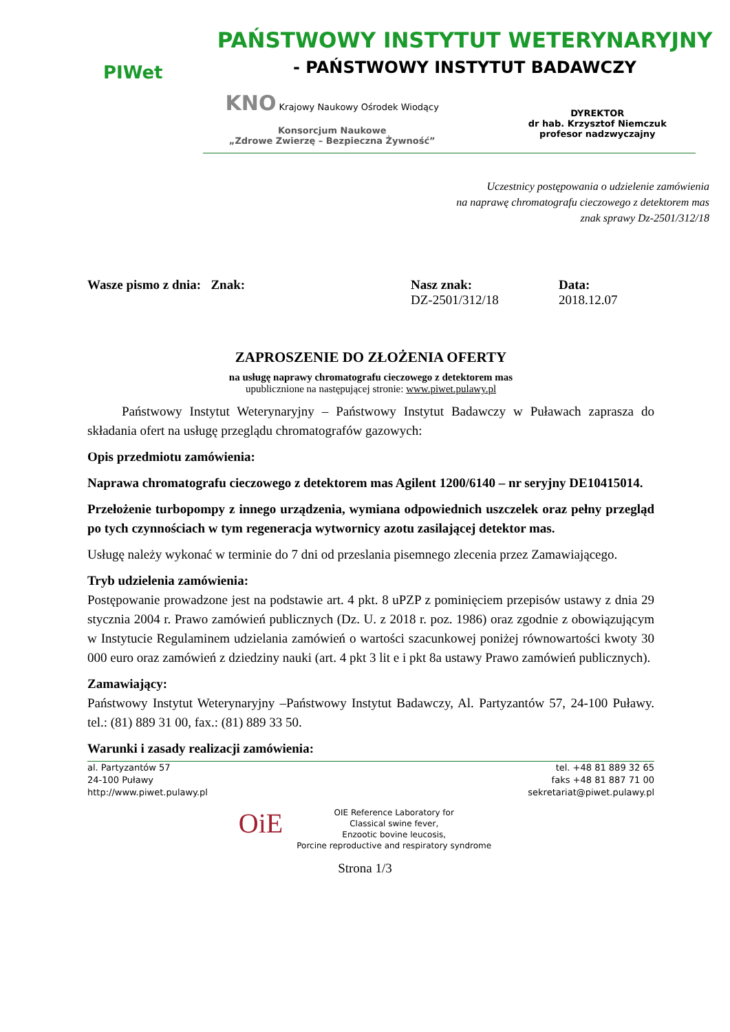PIWet
PAŃSTWOWY INSTYTUT WETERYNARYJNY
- PAŃSTWOWY INSTYTUT BADAWCZY
KNO Krajowy Naukowy Ośrodek Wiodący
Konsorcjum Naukowe
„Zdrowe Zwierzę – Bezpieczna Żywność”
DYREKTOR
dr hab. Krzysztof Niemczuk
profesor nadzwyczajny
Uczestnicy postępowania o udzielenie zamówienia
na naprawę chromatografu cieczowego z detektorem mas
znak sprawy Dz-2501/312/18
Wasze pismo z dnia: Znak: Nasz znak:
DZ-2501/312/18
Data:
2018.12.07
ZAPROSZENIE DO ZŁOŻENIA OFERTY
na usługę naprawy chromatografu cieczowego z detektorem mas
upublicznione na następującej stronie: www.piwet.pulawy.pl
Państwowy Instytut Weterynaryjny – Państwowy Instytut Badawczy w Puławach zaprasza do składania ofert na usługę przeglądu chromatografów gazowych:
Opis przedmiotu zamówienia:
Naprawa chromatografu cieczowego z detektorem mas Agilent 1200/6140 – nr seryjny DE10415014.
Przełożenie turbopompy z innego urządzenia, wymiana odpowiednich uszczelek oraz pełny przegląd po tych czynnościach w tym regeneracja wytwornicy azotu zasilającej detektor mas.
Usługę należy wykonać w terminie do 7 dni od przeslania pisemnego zlecenia przez Zamawiającego.
Tryb udzielenia zamówienia:
Postępowanie prowadzone jest na podstawie art. 4 pkt. 8 uPZP z pominięciem przepisów ustawy z dnia 29 stycznia 2004 r. Prawo zamówień publicznych (Dz. U. z 2018 r. poz. 1986) oraz zgodnie z obowiązującym w Instytucie Regulaminem udzielania zamówień o wartości szacunkowej poniżej równowartości kwoty 30 000 euro oraz zamówień z dziedziny nauki (art. 4 pkt 3 lit e i pkt 8a ustawy Prawo zamówień publicznych).
Zamawiający:
Państwowy Instytut Weterynaryjny –Państwowy Instytut Badawczy, Al. Partyzantów 57, 24-100 Puławy. tel.: (81) 889 31 00, fax.: (81) 889 33 50.
Warunki i zasady realizacji zamówienia:
al. Partyzantów 57
24-100 Puławy
http://www.piwet.pulawy.pl
tel. +48 81 889 32 65
faks +48 81 887 71 00
sekretariat@piwet.pulawy.pl
OiE
OIE Reference Laboratory for
Classical swine fever,
Enzootic bovine leucosis,
Porcine reproductive and respiratory syndrome
Strona 1/3